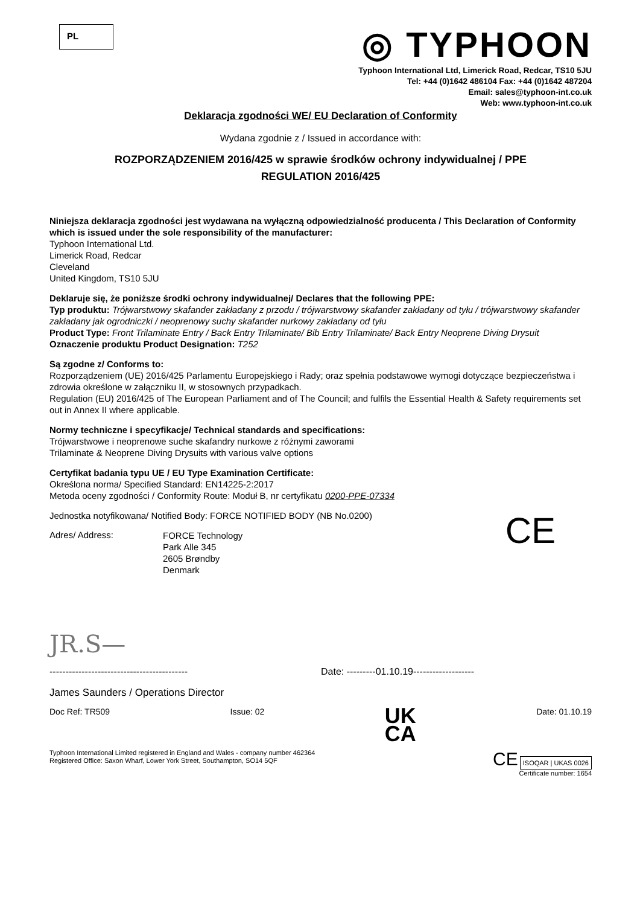PL
◎ TYPHOON
Typhoon International Ltd, Limerick Road, Redcar, TS10 5JU
Tel: +44 (0)1642 486104 Fax: +44 (0)1642 487204
Email: sales@typhoon-int.co.uk
Web: www.typhoon-int.co.uk
Deklaracja zgodności WE/ EU Declaration of Conformity
Wydana zgodnie z / Issued in accordance with:
ROZPORZĄDZENIEM 2016/425 w sprawie środków ochrony indywidualnej / PPE
REGULATION 2016/425
Niniejsza deklaracja zgodności jest wydawana na wyłączną odpowiedzialność producenta / This Declaration of Conformity which is issued under the sole responsibility of the manufacturer:
Typhoon International Ltd.
Limerick Road, Redcar
Cleveland
United Kingdom, TS10 5JU
Deklaruje się, że poniższe środki ochrony indywidualnej/ Declares that the following PPE:
Typ produktu: Trójwarstwowy skafander zakładany z przodu / trójwarstwowy skafander zakładany od tyłu / trójwarstwowy skafander zakładany jak ogrodniczki / neoprenowy suchy skafander nurkowy zakładany od tyłu
Product Type: Front Trilaminate Entry / Back Entry Trilaminate/ Bib Entry Trilaminate/ Back Entry Neoprene Diving Drysuit
Oznaczenie produktu Product Designation: T252
Są zgodne z/ Conforms to:
Rozporządzeniem (UE) 2016/425 Parlamentu Europejskiego i Rady; oraz spełnia podstawowe wymogi dotyczące bezpieczeństwa i zdrowia określone w załączniku II, w stosownych przypadkach.
Regulation (EU) 2016/425 of The European Parliament and of The Council; and fulfils the Essential Health & Safety requirements set out in Annex II where applicable.
Normy techniczne i specyfikacje/ Technical standards and specifications:
Trójwarstwowe i neoprenowe suche skafandry nurkowe z różnymi zaworami
Trilaminate & Neoprene Diving Drysuits with various valve options
Certyfikat badania typu UE / EU Type Examination Certificate:
Określona norma/ Specified Standard: EN14225-2:2017
Metoda oceny zgodności / Conformity Route: Moduł B, nr certyfikatu 0200-PPE-07334
Jednostka notyfikowana/ Notified Body: FORCE NOTIFIED BODY (NB No.0200)
Adres/ Address:
FORCE Technology
Park Alle 345
2605 Brøndby
Denmark
CE
JR.S—
------------------------------------------- Date: ---------01.10.19-------------------
James Saunders / Operations Director
Doc Ref: TR509 Issue: 02 UK
CA Date: 01.10.19
Typhoon International Limited registered in England and Wales - company number 462364
Registered Office: Saxon Wharf, Lower York Street, Southampton, SO14 5QF
CE ISOQAR | UKAS 0026
Certificate number: 1654